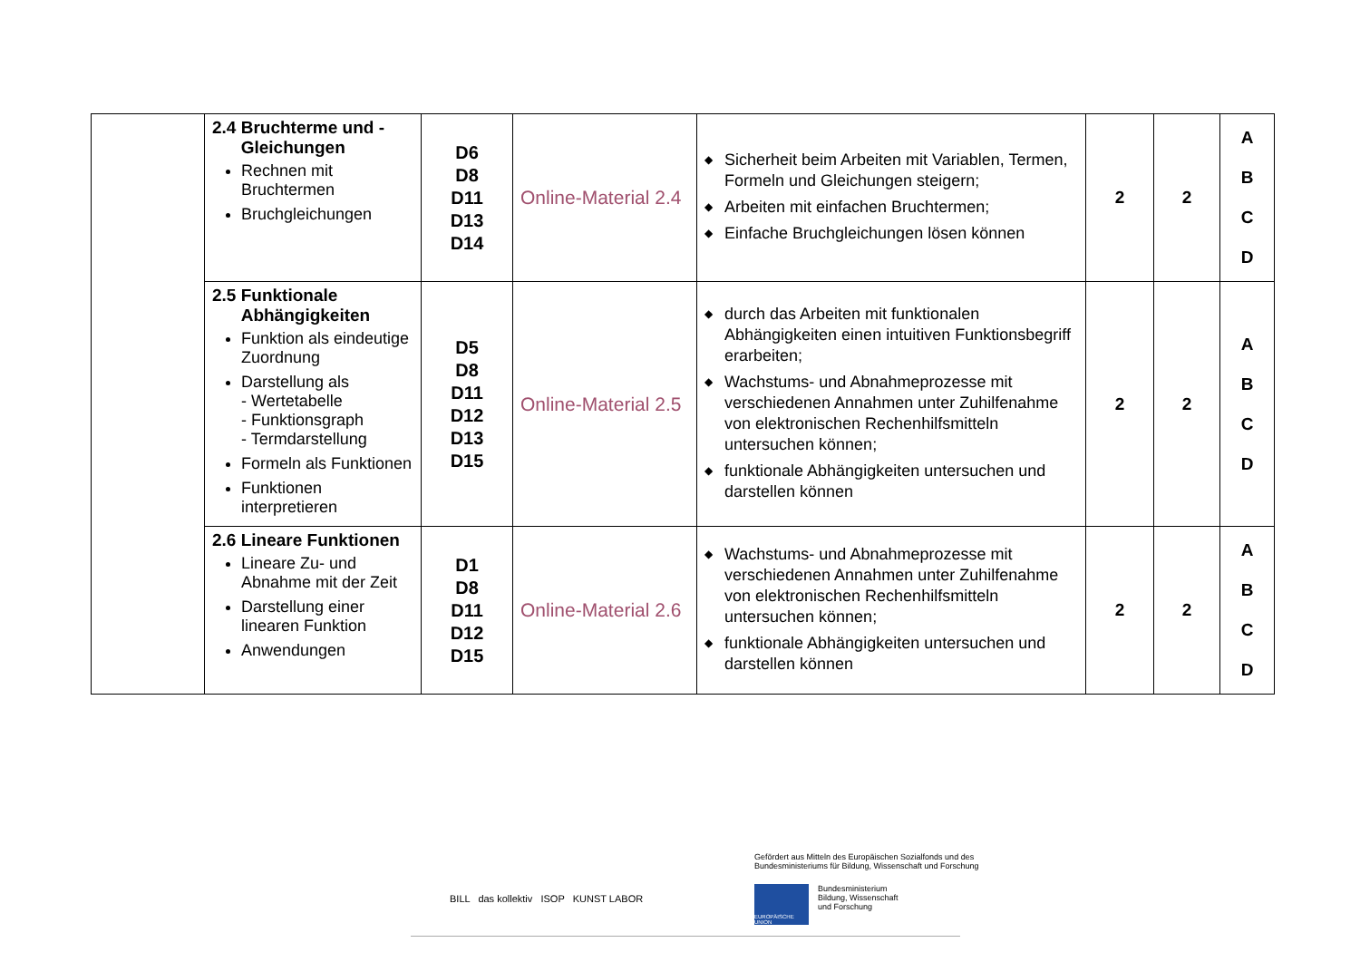| | 2.4 Bruchterme und - Gleichungen Rechnen mit Bruchtermen Bruchgleichungen | D6 D8 D11 D13 D14 | Online-Material 2.4 | ◆ Sicherheit beim Arbeiten mit Variablen, Termen, Formeln und Gleichungen steigern; ◆ Arbeiten mit einfachen Bruchtermen; ◆ Einfache Bruchgleichungen lösen können | 2 | 2 | A B C D |
| | 2.5 Funktionale Abhängigkeiten Funktion als eindeutige Zuordnung Darstellung als - Wertetabelle - Funktionsgraph - Termdarstellung Formeln als Funktionen Funktionen interpretieren | D5 D8 D11 D12 D13 D15 | Online-Material 2.5 | ◆ durch das Arbeiten mit funktionalen Abhängigkeiten einen intuitiven Funktionsbegriff erarbeiten; ◆ Wachstums- und Abnahmeprozesse mit verschiedenen Annahmen unter Zuhilfenahme von elektronischen Rechenhilfsmitteln untersuchen können; ◆ funktionale Abhängigkeiten untersuchen und darstellen können | 2 | 2 | A B C D |
| | 2.6 Lineare Funktionen Lineare Zu- und Abnahme mit der Zeit Darstellung einer linearen Funktion Anwendungen | D1 D8 D11 D12 D15 | Online-Material 2.6 | ◆ Wachstums- und Abnahmeprozesse mit verschiedenen Annahmen unter Zuhilfenahme von elektronischen Rechenhilfsmitteln untersuchen können; ◆ funktionale Abhängigkeiten untersuchen und darstellen können | 2 | 2 | A B C D |
Gefördert aus Mitteln des Europäischen Sozialfonds und des
Bundesministeriums für Bildung, Wissenschaft und Forschung
BILL das kollektiv ISOP KUNST LABOR
EUROPÄISCHE UNION
Bundesministerium
Bildung, Wissenschaft
und Forschung